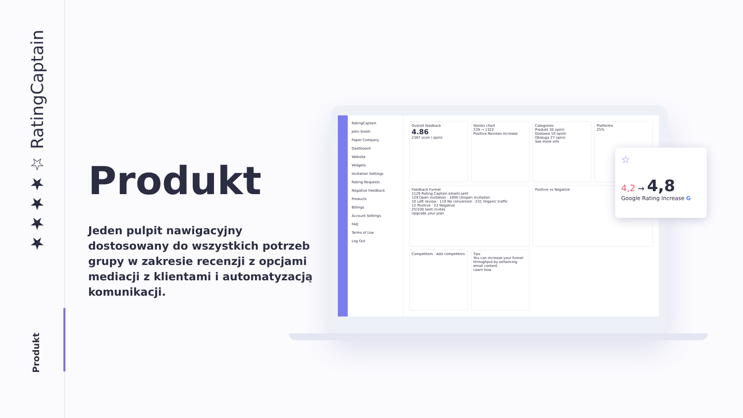★★★★☆ RatingCaptain
Produkt
Produkt
Jeden pulpit nawigacyjny dostosowany do wszystkich potrzeb grupy w zakresie recenzji z opcjami mediacji z klientami i automatyzacją komunikacji.
RatingCaptain
John Smith
Paper Company
Dashboard
Website
Widgets
Invitation Settings
Rating Requests
Negative Feedback
Products
Billings
Account Settings
FAQ
Terms of Use
Log Out
Overall feedback
4.86
2367 ocen i opinii
Stonks chart
239 → 1322
Positive Reviews Increase
Categories
Produkt 30 opinii
Dostawa 10 opinii
Obsługa 27 opinii
See more info
Platforms
25%
Feedback Funnel
1129 Rating Captain emails sent
129 Open invitation · 1000 Unopen invitation
10 Left review · 119 No conversion · 231 Organic traffic
12 Positive · 23 Negative
25/100 Sent invites
Upgrade your plan
Positive vs Negative
Competitors · Add competitors
Tips
You can increase your funnel throughput by enhancing email content.
Learn how
☆
4,2 → 4,8
Google Rating Increase G